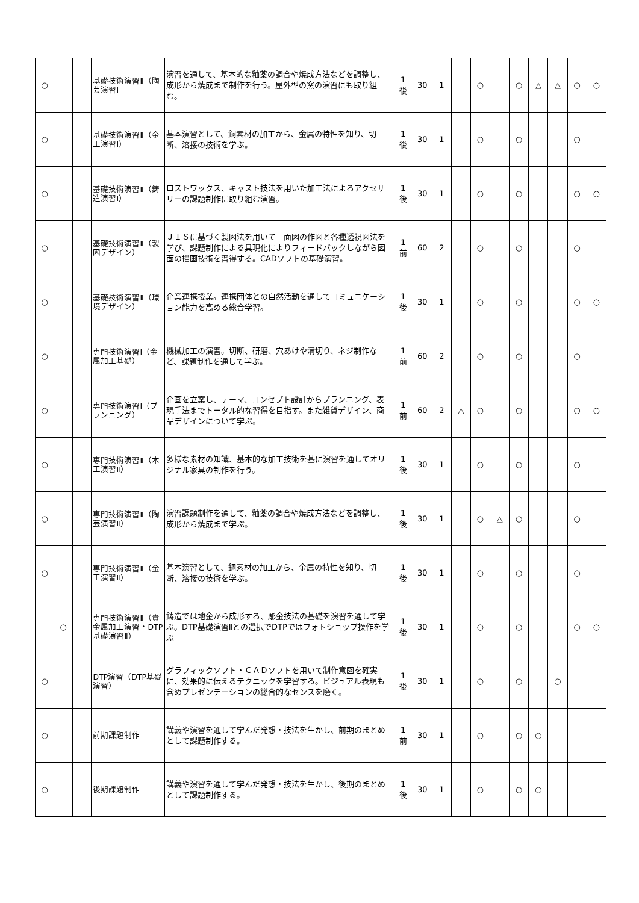| ○ | | | 基礎技術演習Ⅱ（陶芸演習Ⅰ | 演習を通して、基本的な釉薬の調合や焼成方法などを調整し、成形から焼成まで制作を行う。屋外型の窯の演習にも取り組む。 | 1 後 | 30 | 1 | | ○ | | ○ | △ | △ | ○ | ○ |
| ○ | | | 基礎技術演習Ⅱ（金工演習Ⅰ） | 基本演習として、銅素材の加工から、金属の特性を知り、切断、溶接の技術を学ぶ。 | 1 後 | 30 | 1 | | ○ | | ○ | | | ○ | |
| ○ | | | 基礎技術演習Ⅱ（鋳造演習Ⅰ） | ロストワックス、キャスト技法を用いた加工法によるアクセサリーの課題制作に取り組む演習。 | 1 後 | 30 | 1 | | ○ | | ○ | | | ○ | ○ |
| ○ | | | 基礎技術演習Ⅱ（製図デザイン） | ＪＩＳに基づく製図法を用いて三面図の作図と各種透視図法を学び、課題制作による具現化によりフィードバックしながら図面の描画技術を習得する。CADソフトの基礎演習。 | 1 前 | 60 | 2 | | ○ | | ○ | | | ○ | |
| ○ | | | 基礎技術演習Ⅱ（環境デザイン） | 企業連携授業。連携団体との自然活動を通してコミュニケーション能力を高める総合学習。 | 1 後 | 30 | 1 | | ○ | | ○ | | | ○ | ○ |
| ○ | | | 専門技術演習Ⅰ（金属加工基礎） | 機械加工の演習。切断、研磨、穴あけや溝切り、ネジ制作など、課題制作を通して学ぶ。 | 1 前 | 60 | 2 | | ○ | | ○ | | | ○ | |
| ○ | | | 専門技術演習Ⅰ（プランニング） | 企画を立案し、テーマ、コンセプト設計からプランニング、表現手法までトータル的な習得を目指す。また雑貨デザイン、商品デザインについて学ぶ。 | 1 前 | 60 | 2 | △ | ○ | | ○ | | | ○ | ○ |
| ○ | | | 専門技術演習Ⅱ（木工演習Ⅱ） | 多様な素材の知識、基本的な加工技術を基に演習を通してオリジナル家具の制作を行う。 | 1 後 | 30 | 1 | | ○ | | ○ | | | ○ | |
| ○ | | | 専門技術演習Ⅱ（陶芸演習Ⅱ） | 演習課題制作を通して、釉薬の調合や焼成方法などを調整し、成形から焼成まで学ぶ。 | 1 後 | 30 | 1 | | ○ | △ | ○ | | | ○ | |
| ○ | | | 専門技術演習Ⅱ（金工演習Ⅱ） | 基本演習として、銅素材の加工から、金属の特性を知り、切断、溶接の技術を学ぶ。 | 1 後 | 30 | 1 | | ○ | | ○ | | | ○ | |
| | ○ | | 専門技術演習Ⅱ（貴金属加工演習・DTP基礎演習Ⅱ） | 鋳造では地金から成形する、彫金技法の基礎を演習を通して学ぶ。DTP基礎演習Ⅱとの選択でDTPではフォトショップ操作を学ぶ | 1 後 | 30 | 1 | | ○ | | ○ | | | ○ | ○ |
| ○ | | | DTP演習（DTP基礎演習） | グラフィックソフト・ＣＡＤソフトを用いて制作意図を確実に、効果的に伝えるテクニックを学習する。ビジュアル表現も含めプレゼンテーションの総合的なセンスを磨く。 | 1 後 | 30 | 1 | | ○ | | ○ | | ○ | | |
| ○ | | | 前期課題制作 | 講義や演習を通して学んだ発想・技法を生かし、前期のまとめとして課題制作する。 | 1 前 | 30 | 1 | | ○ | | ○ | ○ | | | |
| ○ | | | 後期課題制作 | 講義や演習を通して学んだ発想・技法を生かし、後期のまとめとして課題制作する。 | 1 後 | 30 | 1 | | ○ | | ○ | ○ | | | |